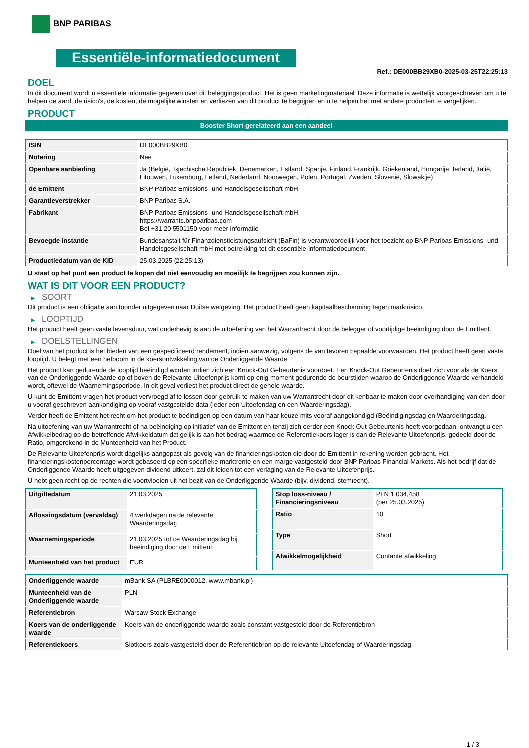BNP PARIBAS
Essentiële-informatiedocument
Ref.: DE000BB29XB0-2025-03-25T22:25:13
DOEL
In dit document wordt u essentiële informatie gegeven over dit beleggingsproduct. Het is geen marketingmateriaal. Deze informatie is wettelijk voorgeschreven om u te helpen de aard, de risico's, de kosten, de mogelijke winsten en verliezen van dit product te begrijpen en u te helpen het met andere producten te vergelijken.
PRODUCT
Booster Short gerelateerd aan een aandeel
| ISIN | DE000BB29XB0 |
| Notering | Nee |
| Openbare aanbieding | Ja (België, Tsjechische Republiek, Denemarken, Estland, Spanje, Finland, Frankrijk, Griekenland, Hongarije, Ierland, Italië, Litouwen, Luxemburg, Letland, Nederland, Noorwegen, Polen, Portugal, Zweden, Slovenië, Slowakije) |
| de Emittent | BNP Paribas Emissions- und Handelsgesellschaft mbH |
| Garantieverstrekker | BNP Paribas S.A. |
| Fabrikant | BNP Paribas Emissions- und Handelsgesellschaft mbH https://warrants.bnpparibas.com Bel +31 20 5501150 voor meer informatie |
| Bevoegde instantie | Bundesanstalt für Finanzdienstleistungsaufsicht (BaFin) is verantwoordelijk voor het toezicht op BNP Paribas Emissions- und Handelsgesellschaft mbH met betrekking tot dit essentiële-informatiedocument |
| Productiedatum van de KID | 25.03.2025 (22:25:13) |
U staat op het punt een product te kopen dat niet eenvoudig en moeilijk te begrijpen zou kunnen zijn.
WAT IS DIT VOOR EEN PRODUCT?
▶ SOORT
Dit product is een obligatie aan toonder uitgegeven naar Duitse wetgeving. Het product heeft geen kapitaalbescherming tegen marktrisico.
▶ LOOPTIJD
Het product heeft geen vaste levensduur, wat onderhevig is aan de uitoefening van het Warrantrecht door de belegger of voortijdige beëindiging door de Emittent.
▶ DOELSTELLINGEN
Doel van het product is het bieden van een gespecificeerd rendement, indien aanwezig, volgens de van tevoren bepaalde voorwaarden. Het product heeft geen vaste looptijd. U belegt met een hefboom in de koersontwikkeling van de Onderliggende Waarde.
Het product kan gedurende de looptijd beëindigd worden indien zich een Knock-Out Gebeurtenis voordoet. Een Knock-Out Gebeurtenis doet zich voor als de Koers van de Onderliggende Waarde op of boven de Relevante Uitoefenprijs komt op enig moment gedurende de beurstijden waarop de Onderliggende Waarde verhandeld wordt, oftewel de Waarnemingsperiode. In dit geval verliest het product direct de gehele waarde.
U kunt de Emittent vragen het product vervroegd af te lossen door gebruik te maken van uw Warrantrecht door dit kenbaar te maken door overhandiging van een door u vooraf geschreven aankondiging op vooraf vastgestelde data (ieder een Uitoefendag en een Waarderingsdag).
Verder heeft de Emittent het recht om het product te beëindigen op een datum van haar keuze mits vooraf aangekondigd (Beëindigingsdag en Waarderingsdag.
Na uitoefening van uw Warrantrecht of na beëindiging op initiatief van de Emittent en tenzij zich eerder een Knock-Out Gebeurtenis heeft voorgedaan, ontvangt u een Afwikkelbedrag op de betreffende Afwikkeldatum dat gelijk is aan het bedrag waarmee de Referentiekoers lager is dan de Relevante Uitoefenprijs, gedeeld door de Ratio, omgerekend in de Munteenheid van het Product.
De Relevante Uitoefenprijs wordt dagelijks aangepast als gevolg van de financieringskosten die door de Emittent in rekening worden gebracht. Het financieringskostenpercentage wordt gebaseerd op een specifieke marktrente en een marge vastgesteld door BNP Paribas Financial Markets. Als het bedrijf dat de Onderliggende Waarde heeft uitgegeven dividend uitkeert, zal dit leiden tot een verlaging van de Relevante Uitoefenprijs.
U hebt geen recht op de rechten die voortvloeien uit het bezit van de Onderliggende Waarde (bijv. dividend, stemrecht).
| Uitgiftedatum | 21.03.2025 |
| Aflossingsdatum (vervaldag) | 4 werkdagen na de relevante Waarderingsdag |
| Waarnemingsperiode | 21.03.2025 tot de Waarderingsdag bij beëindiging door de Emittent |
| Munteenheid van het product | EUR |
| Stop loss-niveau / Financieringsniveau | PLN 1.034,458 (per 25.03.2025) |
| Ratio | 10 |
| Type | Short |
| Afwikkelmogelijkheid | Contante afwikkeling |
| Onderliggende waarde | mBank SA (PLBRE0000012, www.mbank.pl) |
| Munteenheid van de Onderliggende waarde | PLN |
| Referentiebron | Warsaw Stock Exchange |
| Koers van de onderliggende waarde | Koers van de onderliggende waarde zoals constant vastgesteld door de Referentiebron |
| Referentiekoers | Slotkoers zoals vastgesteld door de Referentiebron op de relevante Uitoefendag of Waarderingsdag |
1 / 3